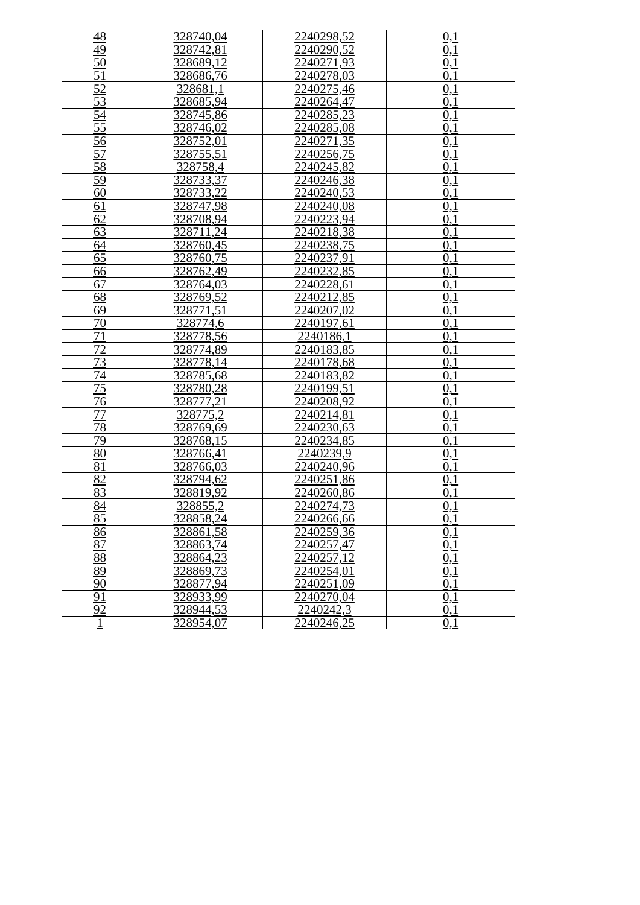| 48 | 328740,04 | 2240298,52 | 0,1 |
| 49 | 328742,81 | 2240290,52 | 0,1 |
| 50 | 328689,12 | 2240271,93 | 0,1 |
| 51 | 328686,76 | 2240278,03 | 0,1 |
| 52 | 328681,1 | 2240275,46 | 0,1 |
| 53 | 328685,94 | 2240264,47 | 0,1 |
| 54 | 328745,86 | 2240285,23 | 0,1 |
| 55 | 328746,02 | 2240285,08 | 0,1 |
| 56 | 328752,01 | 2240271,35 | 0,1 |
| 57 | 328755,51 | 2240256,75 | 0,1 |
| 58 | 328758,4 | 2240245,82 | 0,1 |
| 59 | 328733,37 | 2240246,38 | 0,1 |
| 60 | 328733,22 | 2240240,53 | 0,1 |
| 61 | 328747,98 | 2240240,08 | 0,1 |
| 62 | 328708,94 | 2240223,94 | 0,1 |
| 63 | 328711,24 | 2240218,38 | 0,1 |
| 64 | 328760,45 | 2240238,75 | 0,1 |
| 65 | 328760,75 | 2240237,91 | 0,1 |
| 66 | 328762,49 | 2240232,85 | 0,1 |
| 67 | 328764,03 | 2240228,61 | 0,1 |
| 68 | 328769,52 | 2240212,85 | 0,1 |
| 69 | 328771,51 | 2240207,02 | 0,1 |
| 70 | 328774,6 | 2240197,61 | 0,1 |
| 71 | 328778,56 | 2240186,1 | 0,1 |
| 72 | 328774,89 | 2240183,85 | 0,1 |
| 73 | 328778,14 | 2240178,68 | 0,1 |
| 74 | 328785,68 | 2240183,82 | 0,1 |
| 75 | 328780,28 | 2240199,51 | 0,1 |
| 76 | 328777,21 | 2240208,92 | 0,1 |
| 77 | 328775,2 | 2240214,81 | 0,1 |
| 78 | 328769,69 | 2240230,63 | 0,1 |
| 79 | 328768,15 | 2240234,85 | 0,1 |
| 80 | 328766,41 | 2240239,9 | 0,1 |
| 81 | 328766,03 | 2240240,96 | 0,1 |
| 82 | 328794,62 | 2240251,86 | 0,1 |
| 83 | 328819,92 | 2240260,86 | 0,1 |
| 84 | 328855,2 | 2240274,73 | 0,1 |
| 85 | 328858,24 | 2240266,66 | 0,1 |
| 86 | 328861,58 | 2240259,36 | 0,1 |
| 87 | 328863,74 | 2240257,47 | 0,1 |
| 88 | 328864,23 | 2240257,12 | 0,1 |
| 89 | 328869,73 | 2240254,01 | 0,1 |
| 90 | 328877,94 | 2240251,09 | 0,1 |
| 91 | 328933,99 | 2240270,04 | 0,1 |
| 92 | 328944,53 | 2240242,3 | 0,1 |
| 1 | 328954,07 | 2240246,25 | 0,1 |